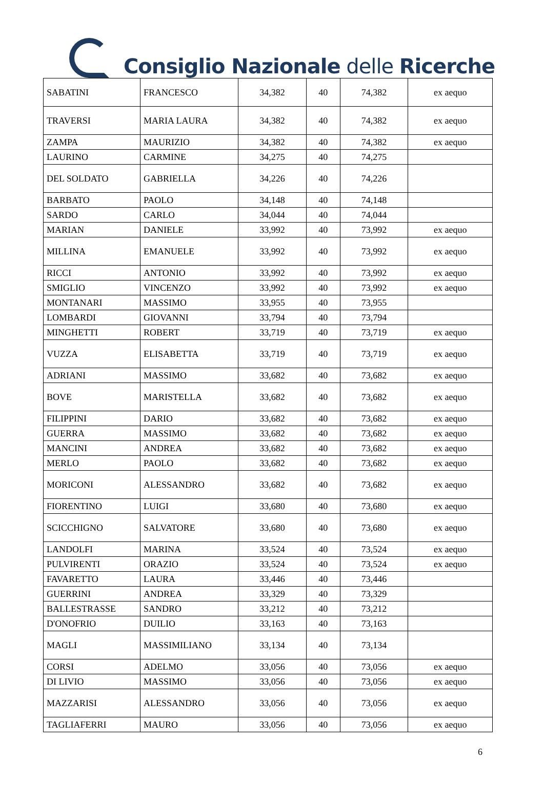Consiglio Nazionale delle Ricerche
| SABATINI | FRANCESCO | 34,382 | 40 | 74,382 | ex aequo |
| TRAVERSI | MARIA LAURA | 34,382 | 40 | 74,382 | ex aequo |
| ZAMPA | MAURIZIO | 34,382 | 40 | 74,382 | ex aequo |
| LAURINO | CARMINE | 34,275 | 40 | 74,275 | |
| DEL SOLDATO | GABRIELLA | 34,226 | 40 | 74,226 | |
| BARBATO | PAOLO | 34,148 | 40 | 74,148 | |
| SARDO | CARLO | 34,044 | 40 | 74,044 | |
| MARIAN | DANIELE | 33,992 | 40 | 73,992 | ex aequo |
| MILLINA | EMANUELE | 33,992 | 40 | 73,992 | ex aequo |
| RICCI | ANTONIO | 33,992 | 40 | 73,992 | ex aequo |
| SMIGLIO | VINCENZO | 33,992 | 40 | 73,992 | ex aequo |
| MONTANARI | MASSIMO | 33,955 | 40 | 73,955 | |
| LOMBARDI | GIOVANNI | 33,794 | 40 | 73,794 | |
| MINGHETTI | ROBERT | 33,719 | 40 | 73,719 | ex aequo |
| VUZZA | ELISABETTA | 33,719 | 40 | 73,719 | ex aequo |
| ADRIANI | MASSIMO | 33,682 | 40 | 73,682 | ex aequo |
| BOVE | MARISTELLA | 33,682 | 40 | 73,682 | ex aequo |
| FILIPPINI | DARIO | 33,682 | 40 | 73,682 | ex aequo |
| GUERRA | MASSIMO | 33,682 | 40 | 73,682 | ex aequo |
| MANCINI | ANDREA | 33,682 | 40 | 73,682 | ex aequo |
| MERLO | PAOLO | 33,682 | 40 | 73,682 | ex aequo |
| MORICONI | ALESSANDRO | 33,682 | 40 | 73,682 | ex aequo |
| FIORENTINO | LUIGI | 33,680 | 40 | 73,680 | ex aequo |
| SCICCHIGNO | SALVATORE | 33,680 | 40 | 73,680 | ex aequo |
| LANDOLFI | MARINA | 33,524 | 40 | 73,524 | ex aequo |
| PULVIRENTI | ORAZIO | 33,524 | 40 | 73,524 | ex aequo |
| FAVARETTO | LAURA | 33,446 | 40 | 73,446 | |
| GUERRINI | ANDREA | 33,329 | 40 | 73,329 | |
| BALLESTRASSE | SANDRO | 33,212 | 40 | 73,212 | |
| D'ONOFRIO | DUILIO | 33,163 | 40 | 73,163 | |
| MAGLI | MASSIMILIANO | 33,134 | 40 | 73,134 | |
| CORSI | ADELMO | 33,056 | 40 | 73,056 | ex aequo |
| DI LIVIO | MASSIMO | 33,056 | 40 | 73,056 | ex aequo |
| MAZZARISI | ALESSANDRO | 33,056 | 40 | 73,056 | ex aequo |
| TAGLIAFERRI | MAURO | 33,056 | 40 | 73,056 | ex aequo |
6